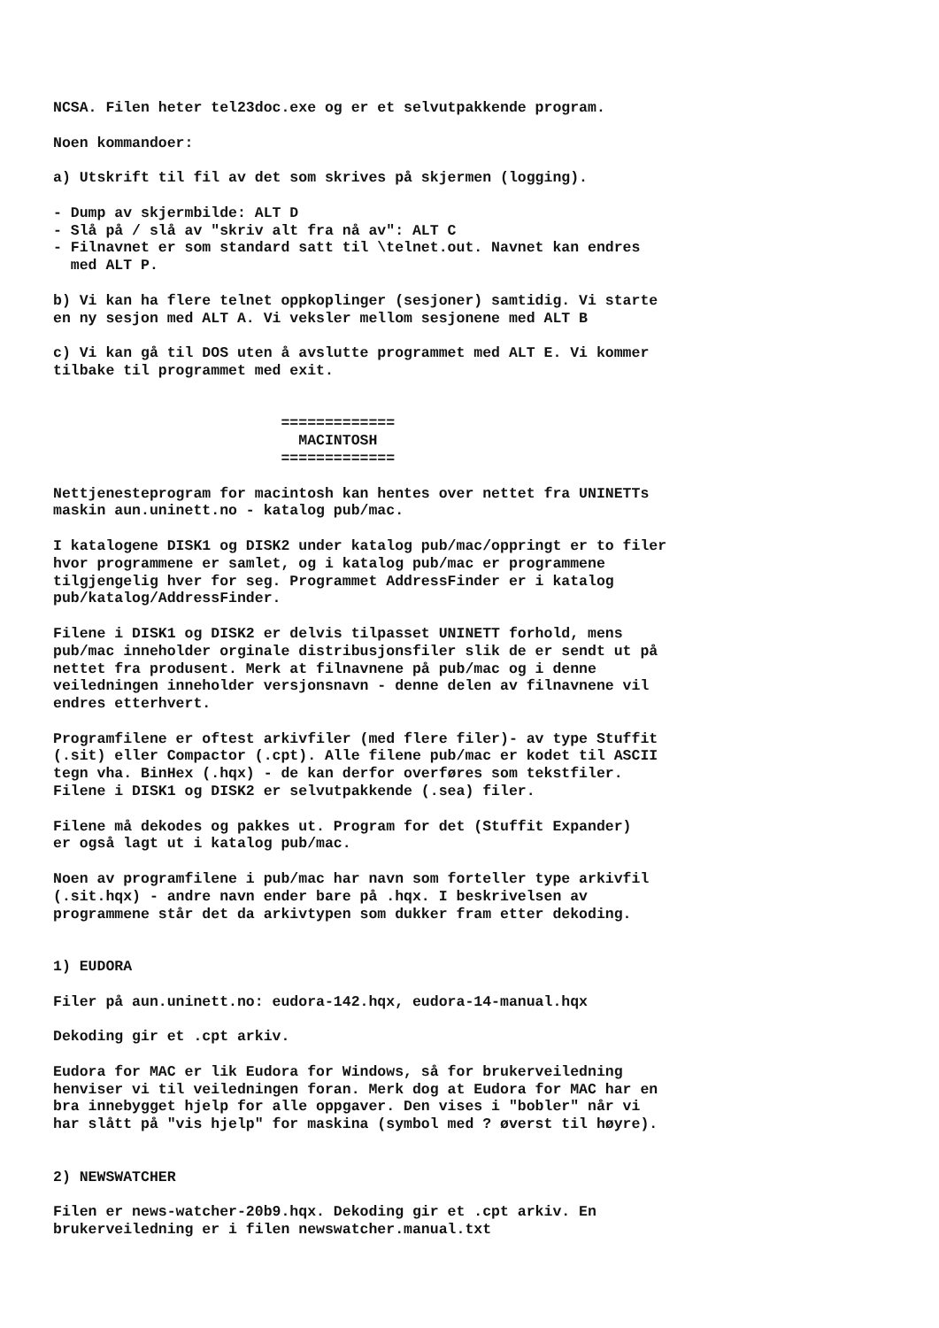NCSA. Filen heter tel23doc.exe og er et selvutpakkende program.

Noen kommandoer:

a) Utskrift til fil av det som skrives på skjermen (logging).

- Dump av skjermbilde: ALT D
- Slå på / slå av "skriv alt fra nå av": ALT C
- Filnavnet er som standard satt til \telnet.out. Navnet kan endres
  med ALT P.

b) Vi kan ha flere telnet oppkoplinger (sesjoner) samtidig. Vi starte
en ny sesjon med ALT A. Vi veksler mellom sesjonene med ALT B

c) Vi kan gå til DOS uten å avslutte programmet med ALT E. Vi kommer
tilbake til programmet med exit.


                          =============
                            MACINTOSH
                          =============

Nettjenesteprogram for macintosh kan hentes over nettet fra UNINETTs
maskin aun.uninett.no - katalog pub/mac.

I katalogene DISK1 og DISK2 under katalog pub/mac/oppringt er to filer
hvor programmene er samlet, og i katalog pub/mac er programmene
tilgjengelig hver for seg. Programmet AddressFinder er i katalog
pub/katalog/AddressFinder.

Filene i DISK1 og DISK2 er delvis tilpasset UNINETT forhold, mens
pub/mac inneholder orginale distribusjonsfiler slik de er sendt ut på
nettet fra produsent. Merk at filnavnene på pub/mac og i denne
veiledningen inneholder versjonsnavn - denne delen av filnavnene vil
endres etterhvert.

Programfilene er oftest arkivfiler (med flere filer)- av type Stuffit
(.sit) eller Compactor (.cpt). Alle filene pub/mac er kodet til ASCII
tegn vha. BinHex (.hqx) - de kan derfor overføres som tekstfiler.
Filene i DISK1 og DISK2 er selvutpakkende (.sea) filer.

Filene må dekodes og pakkes ut. Program for det (Stuffit Expander)
er også lagt ut i katalog pub/mac.

Noen av programfilene i pub/mac har navn som forteller type arkivfil
(.sit.hqx) - andre navn ender bare på .hqx. I beskrivelsen av
programmene står det da arkivtypen som dukker fram etter dekoding.


1) EUDORA

Filer på aun.uninett.no: eudora-142.hqx, eudora-14-manual.hqx

Dekoding gir et .cpt arkiv.

Eudora for MAC er lik Eudora for Windows, så for brukerveiledning
henviser vi til veiledningen foran. Merk dog at Eudora for MAC har en
bra innebygget hjelp for alle oppgaver. Den vises i "bobler" når vi
har slått på "vis hjelp" for maskina (symbol med ? øverst til høyre).


2) NEWSWATCHER

Filen er news-watcher-20b9.hqx. Dekoding gir et .cpt arkiv. En
brukerveiledning er i filen newswatcher.manual.txt